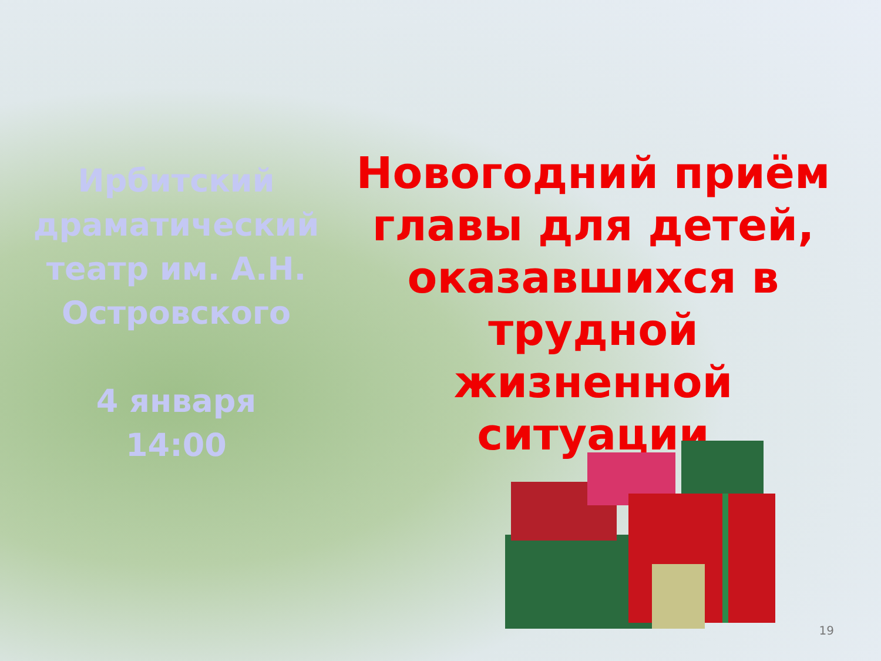Ирбитский драматический театр им. А.Н. Островского
4 января
14:00
Новогодний приём главы для детей, оказавшихся в трудной жизненной ситуации
19